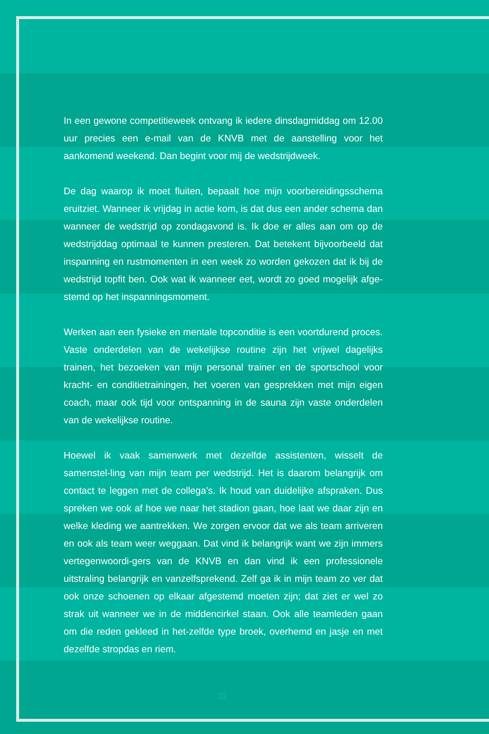In een gewone competitieweek ontvang ik iedere dinsdagmiddag om 12.00 uur precies een e-mail van de KNVB met de aanstelling voor het aankomend weekend. Dan begint voor mij de wedstrijdweek.
De dag waarop ik moet fluiten, bepaalt hoe mijn voorbereidingsschema eruitziet. Wanneer ik vrijdag in actie kom, is dat dus een ander schema dan wanneer de wedstrijd op zondagavond is. Ik doe er alles aan om op de wedstrijddag optimaal te kunnen presteren. Dat betekent bijvoorbeeld dat inspanning en rustmomenten in een week zo worden gekozen dat ik bij de wedstrijd topfit ben. Ook wat ik wanneer eet, wordt zo goed mogelijk afge-stemd op het inspanningsmoment.
Werken aan een fysieke en mentale topconditie is een voortdurend proces. Vaste onderdelen van de wekelijkse routine zijn het vrijwel dagelijks trainen, het bezoeken van mijn personal trainer en de sportschool voor kracht- en conditietrainingen, het voeren van gesprekken met mijn eigen coach, maar ook tijd voor ontspanning in de sauna zijn vaste onderdelen van de wekelijkse routine.
Hoewel ik vaak samenwerk met dezelfde assistenten, wisselt de samenstel-ling van mijn team per wedstrijd. Het is daarom belangrijk om contact te leggen met de collega’s. Ik houd van duidelijke afspraken. Dus spreken we ook af hoe we naar het stadion gaan, hoe laat we daar zijn en welke kleding we aantrekken. We zorgen ervoor dat we als team arriveren en ook als team weer weggaan. Dat vind ik belangrijk want we zijn immers vertegenwoordi-gers van de KNVB en dan vind ik een professionele uitstraling belangrijk en vanzelfsprekend. Zelf ga ik in mijn team zo ver dat ook onze schoenen op elkaar afgestemd moeten zijn; dat ziet er wel zo strak uit wanneer we in de middencirkel staan. Ook alle teamleden gaan om die reden gekleed in het-zelfde type broek, overhemd en jasje en met dezelfde stropdas en riem.
22